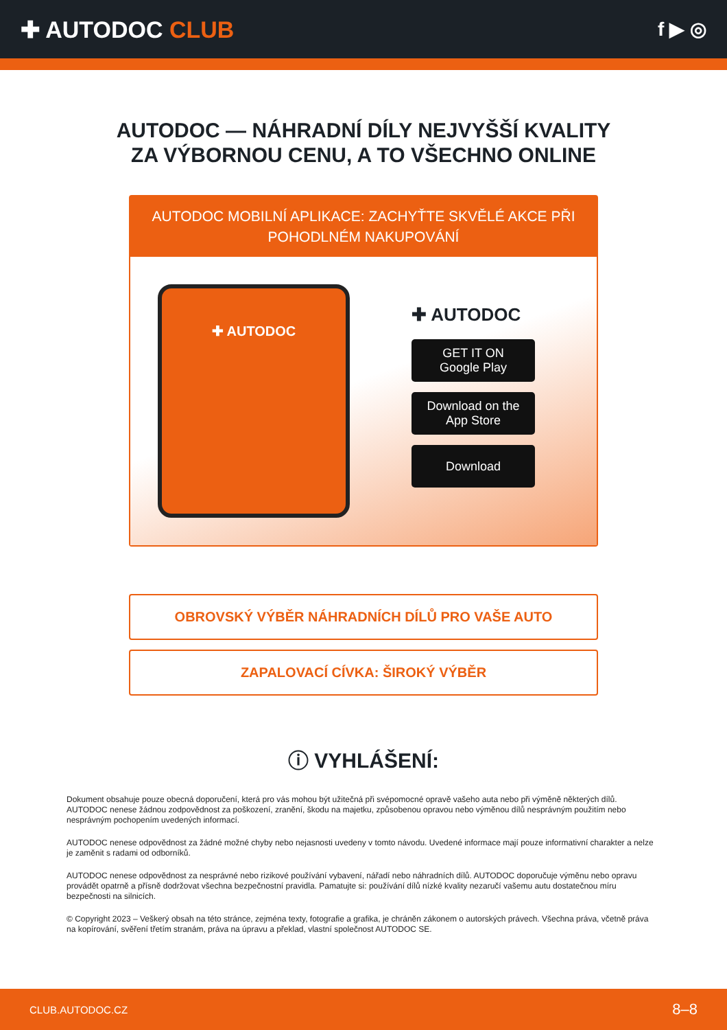✚ AUTODOC CLUB
f ▶ ◎
AUTODOC — NÁHRADNÍ DÍLY NEJVYŠŠÍ KVALITY ZA VÝBORNOU CENU, A TO VŠECHNO ONLINE
AUTODOC MOBILNÍ APLIKACE: ZACHYŤTE SKVĚLÉ AKCE PŘI POHODLNÉM NAKUPOVÁNÍ
✚ AUTODOC
✚ AUTODOC
GET IT ON
Google Play
Download on the
App Store
Download
OBROVSKÝ VÝBĚR NÁHRADNÍCH DÍLŮ PRO VAŠE AUTO
ZAPALOVACÍ CÍVKA: ŠIROKÝ VÝBĚR
ⓘ VYHLÁŠENÍ:
Dokument obsahuje pouze obecná doporučení, která pro vás mohou být užitečná při svépomocné opravě vašeho auta nebo při výměně některých dílů. AUTODOC nenese žádnou zodpovědnost za poškození, zranění, škodu na majetku, způsobenou opravou nebo výměnou dílů nesprávným použitím nebo nesprávným pochopením uvedených informací.
AUTODOC nenese odpovědnost za žádné možné chyby nebo nejasnosti uvedeny v tomto návodu. Uvedené informace mají pouze informativní charakter a nelze je zaměnit s radami od odborníků.
AUTODOC nenese odpovědnost za nesprávné nebo rizikové používání vybavení, nářadí nebo náhradních dílů. AUTODOC doporučuje výměnu nebo opravu provádět opatrně a přísně dodržovat všechna bezpečnostní pravidla. Pamatujte si: používání dílů nízké kvality nezaručí vašemu autu dostatečnou míru bezpečnosti na silnicích.
© Copyright 2023 – Veškerý obsah na této stránce, zejména texty, fotografie a grafika, je chráněn zákonem o autorských právech. Všechna práva, včetně práva na kopírování, svěření třetím stranám, práva na úpravu a překlad, vlastní společnost AUTODOC SE.
CLUB.AUTODOC.CZ 8–8